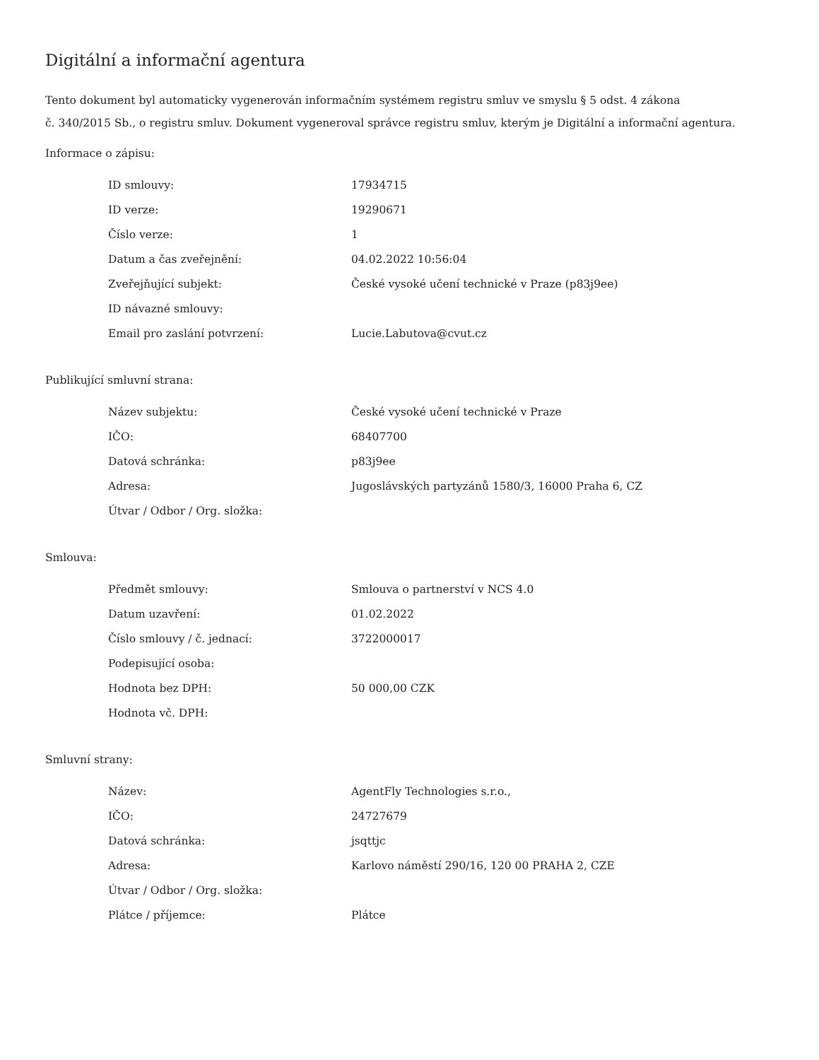Digitální a informační agentura
Tento dokument byl automaticky vygenerován informačním systémem registru smluv ve smyslu § 5 odst. 4 zákona
č. 340/2015 Sb., o registru smluv. Dokument vygeneroval správce registru smluv, kterým je Digitální a informační agentura.
Informace o zápisu:
| ID smlouvy: | 17934715 |
| ID verze: | 19290671 |
| Číslo verze: | 1 |
| Datum a čas zveřejnění: | 04.02.2022 10:56:04 |
| Zveřejňující subjekt: | České vysoké učení technické v Praze (p83j9ee) |
| ID návazné smlouvy: | |
| Email pro zaslání potvrzení: | Lucie.Labutova@cvut.cz |
Publikující smluvní strana:
| Název subjektu: | České vysoké učení technické v Praze |
| IČO: | 68407700 |
| Datová schránka: | p83j9ee |
| Adresa: | Jugoslávských partyzánů 1580/3, 16000 Praha 6, CZ |
| Útvar / Odbor / Org. složka: | |
Smlouva:
| Předmět smlouvy: | Smlouva o partnerství v NCS 4.0 |
| Datum uzavření: | 01.02.2022 |
| Číslo smlouvy / č. jednací: | 3722000017 |
| Podepisující osoba: | |
| Hodnota bez DPH: | 50 000,00 CZK |
| Hodnota vč. DPH: | |
Smluvní strany:
| Název: | AgentFly Technologies s.r.o., |
| IČO: | 24727679 |
| Datová schránka: | jsqttjc |
| Adresa: | Karlovo náměstí 290/16, 120 00 PRAHA 2, CZE |
| Útvar / Odbor / Org. složka: | |
| Plátce / příjemce: | Plátce |